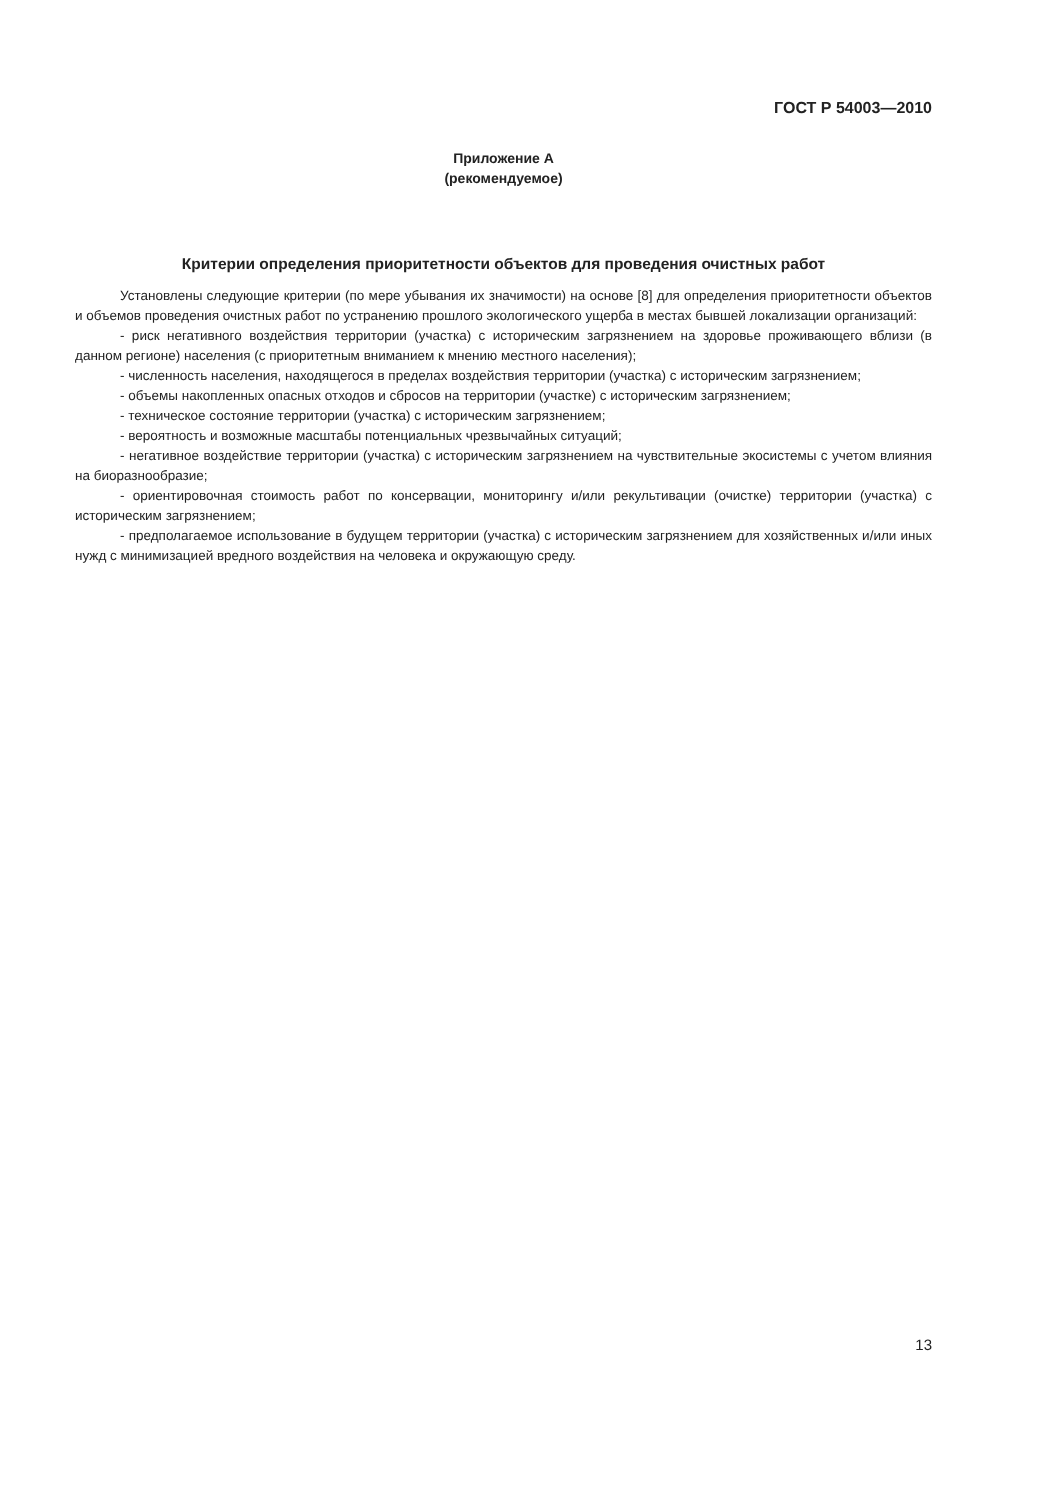ГОСТ Р 54003—2010
Приложение А
(рекомендуемое)
Критерии определения приоритетности объектов для проведения очистных работ
Установлены следующие критерии (по мере убывания их значимости) на основе [8] для определения приоритетности объектов и объемов проведения очистных работ по устранению прошлого экологического ущерба в местах бывшей локализации организаций:
- риск негативного воздействия территории (участка) с историческим загрязнением на здоровье проживающего вблизи (в данном регионе) населения (с приоритетным вниманием к мнению местного населения);
- численность населения, находящегося в пределах воздействия территории (участка) с историческим загрязнением;
- объемы накопленных опасных отходов и сбросов на территории (участке) с историческим загрязнением;
- техническое состояние территории (участка) с историческим загрязнением;
- вероятность и возможные масштабы потенциальных чрезвычайных ситуаций;
- негативное воздействие территории (участка) с историческим загрязнением на чувствительные экосистемы с учетом влияния на биоразнообразие;
- ориентировочная стоимость работ по консервации, мониторингу и/или рекультивации (очистке) территории (участка) с историческим загрязнением;
- предполагаемое использование в будущем территории (участка) с историческим загрязнением для хозяйственных и/или иных нужд с минимизацией вредного воздействия на человека и окружающую среду.
13